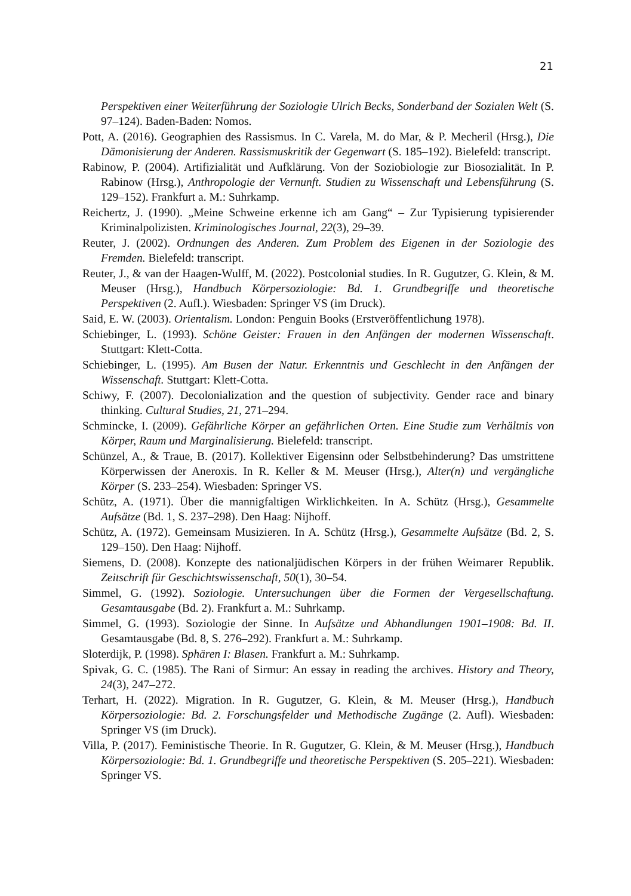21
Perspektiven einer Weiterführung der Soziologie Ulrich Becks, Sonderband der Sozialen Welt (S. 97–124). Baden-Baden: Nomos.
Pott, A. (2016). Geographien des Rassismus. In C. Varela, M. do Mar, & P. Mecheril (Hrsg.), Die Dämonisierung der Anderen. Rassismuskritik der Gegenwart (S. 185–192). Bielefeld: transcript.
Rabinow, P. (2004). Artifizialität und Aufklärung. Von der Soziobiologie zur Biosozialität. In P. Rabinow (Hrsg.), Anthropologie der Vernunft. Studien zu Wissenschaft und Lebensführung (S. 129–152). Frankfurt a. M.: Suhrkamp.
Reichertz, J. (1990). „Meine Schweine erkenne ich am Gang“ – Zur Typisierung typisierender Kriminalpolizisten. Kriminologisches Journal, 22(3), 29–39.
Reuter, J. (2002). Ordnungen des Anderen. Zum Problem des Eigenen in der Soziologie des Fremden. Bielefeld: transcript.
Reuter, J., & van der Haagen-Wulff, M. (2022). Postcolonial studies. In R. Gugutzer, G. Klein, & M. Meuser (Hrsg.), Handbuch Körpersoziologie: Bd. 1. Grundbegriffe und theoretische Perspektiven (2. Aufl.). Wiesbaden: Springer VS (im Druck).
Said, E. W. (2003). Orientalism. London: Penguin Books (Erstveröffentlichung 1978).
Schiebinger, L. (1993). Schöne Geister: Frauen in den Anfängen der modernen Wissenschaft. Stuttgart: Klett-Cotta.
Schiebinger, L. (1995). Am Busen der Natur. Erkenntnis und Geschlecht in den Anfängen der Wissenschaft. Stuttgart: Klett-Cotta.
Schiwy, F. (2007). Decolonialization and the question of subjectivity. Gender race and binary thinking. Cultural Studies, 21, 271–294.
Schmincke, I. (2009). Gefährliche Körper an gefährlichen Orten. Eine Studie zum Verhältnis von Körper, Raum und Marginalisierung. Bielefeld: transcript.
Schünzel, A., & Traue, B. (2017). Kollektiver Eigensinn oder Selbstbehinderung? Das umstrittene Körperwissen der Aneroxis. In R. Keller & M. Meuser (Hrsg.), Alter(n) und vergängliche Körper (S. 233–254). Wiesbaden: Springer VS.
Schütz, A. (1971). Über die mannigfaltigen Wirklichkeiten. In A. Schütz (Hrsg.), Gesammelte Aufsätze (Bd. 1, S. 237–298). Den Haag: Nijhoff.
Schütz, A. (1972). Gemeinsam Musizieren. In A. Schütz (Hrsg.), Gesammelte Aufsätze (Bd. 2, S. 129–150). Den Haag: Nijhoff.
Siemens, D. (2008). Konzepte des nationaljüdischen Körpers in der frühen Weimarer Republik. Zeitschrift für Geschichtswissenschaft, 50(1), 30–54.
Simmel, G. (1992). Soziologie. Untersuchungen über die Formen der Vergesellschaftung. Gesamtausgabe (Bd. 2). Frankfurt a. M.: Suhrkamp.
Simmel, G. (1993). Soziologie der Sinne. In Aufsätze und Abhandlungen 1901–1908: Bd. II. Gesamtausgabe (Bd. 8, S. 276–292). Frankfurt a. M.: Suhrkamp.
Sloterdijk, P. (1998). Sphären I: Blasen. Frankfurt a. M.: Suhrkamp.
Spivak, G. C. (1985). The Rani of Sirmur: An essay in reading the archives. History and Theory, 24(3), 247–272.
Terhart, H. (2022). Migration. In R. Gugutzer, G. Klein, & M. Meuser (Hrsg.), Handbuch Körpersoziologie: Bd. 2. Forschungsfelder und Methodische Zugänge (2. Aufl). Wiesbaden: Springer VS (im Druck).
Villa, P. (2017). Feministische Theorie. In R. Gugutzer, G. Klein, & M. Meuser (Hrsg.), Handbuch Körpersoziologie: Bd. 1. Grundbegriffe und theoretische Perspektiven (S. 205–221). Wiesbaden: Springer VS.